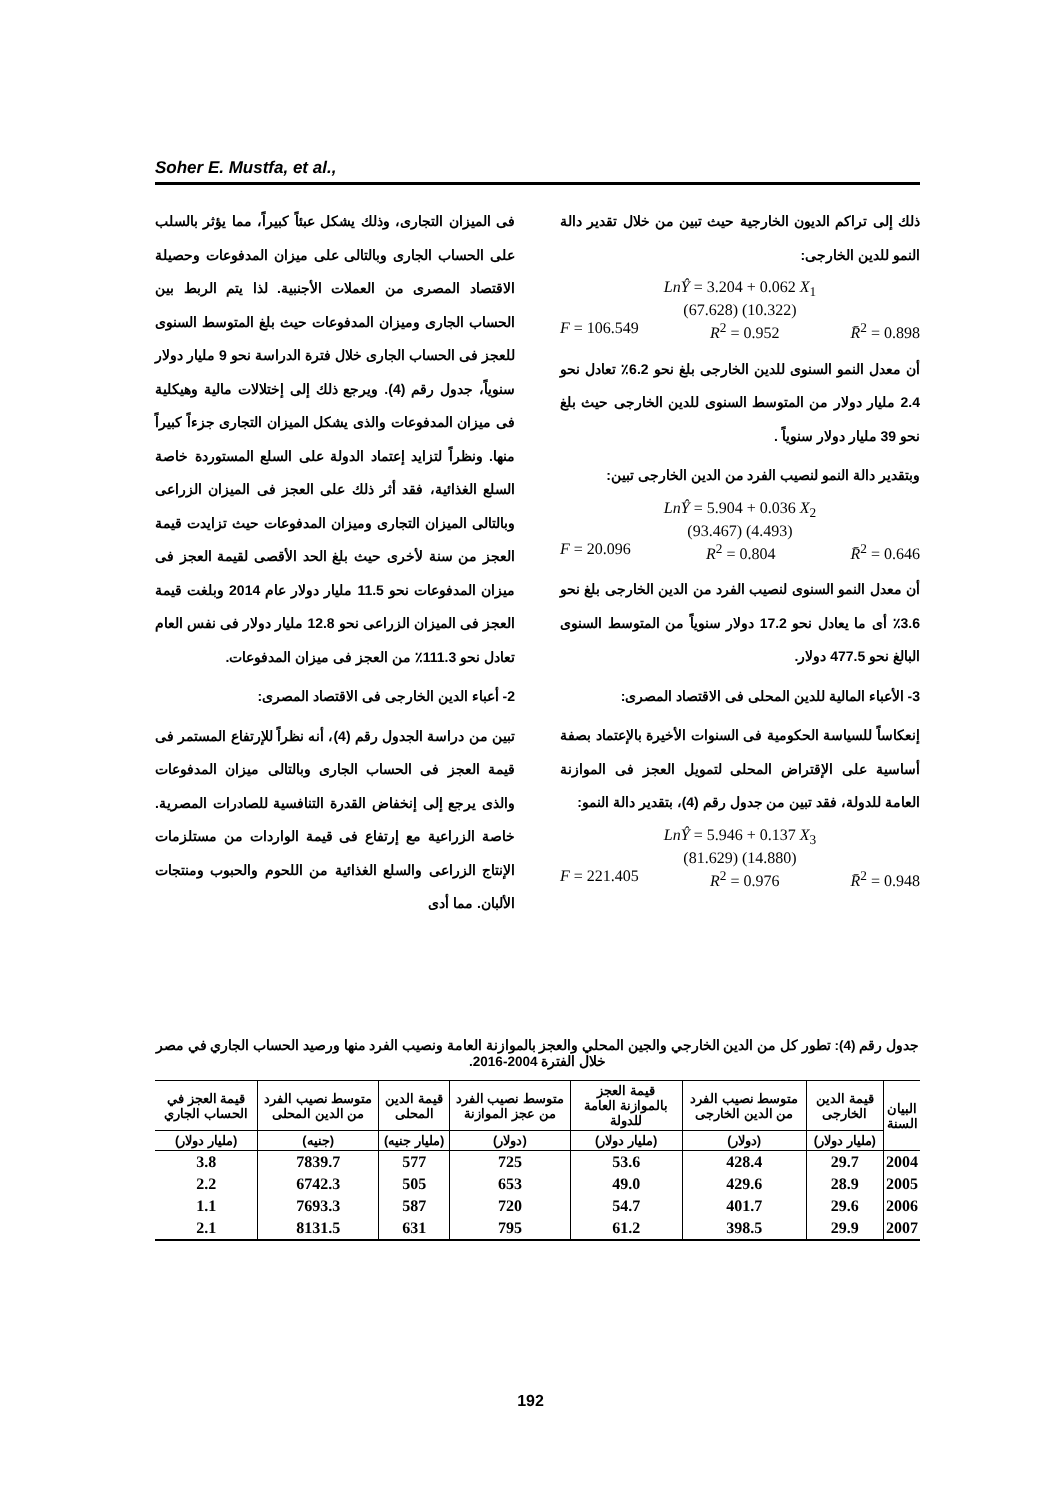Soher E. Mustfa, et al.,
فى الميزان التجارى، وذلك يشكل عبئاً كبيراً، مما يؤثر بالسلب على الحساب الجارى وبالتالى على ميزان المدفوعات وحصيلة الاقتصاد المصرى من العملات الأجنبية. لذا يتم الربط بين الحساب الجارى وميزان المدفوعات حيث بلغ المتوسط السنوى للعجز فى الحساب الجارى خلال فترة الدراسة نحو 9 مليار دولار سنوياً، جدول رقم (4). ويرجع ذلك إلى إختلالات مالية وهيكلية فى ميزان المدفوعات والذى يشكل الميزان التجارى جزءاً كبيراً منها. ونظراً لتزايد إعتماد الدولة على السلع المستوردة خاصة السلع الغذائية، فقد أثر ذلك على العجز فى الميزان الزراعى وبالتالى الميزان التجارى وميزان المدفوعات حيث تزايدت قيمة العجز من سنة لأخرى حيث بلغ الحد الأقصى لقيمة العجز فى ميزان المدفوعات نحو 11.5 مليار دولار عام 2014 وبلغت قيمة العجز فى الميزان الزراعى نحو 12.8 مليار دولار فى نفس العام تعادل نحو 111.3٪ من العجز فى ميزان المدفوعات.
2- أعباء الدين الخارجى فى الاقتصاد المصرى:
تبين من دراسة الجدول رقم (4)، أنه نظراً للإرتفاع المستمر فى قيمة العجز فى الحساب الجارى وبالتالى ميزان المدفوعات والذى يرجع إلى إنخفاض القدرة التنافسية للصادرات المصرية. خاصة الزراعية مع إرتفاع فى قيمة الواردات من مستلزمات الإنتاج الزراعى والسلع الغذائية من اللحوم والحبوب ومنتجات الألبان. مما أدى
ذلك إلى تراكم الديون الخارجية حيث تبين من خلال تقدير دالة النمو للدين الخارجى:
LnŶ = 3.204 + 0.062 X<sub>1</sub>
(67.628) (10.322)
F = 106.549 R<sup>2</sup> = 0.952 R̄<sup>2</sup> = 0.898
أن معدل النمو السنوى للدين الخارجى بلغ نحو 6.2٪ تعادل نحو 2.4 مليار دولار من المتوسط السنوى للدين الخارجى حيث بلغ نحو 39 مليار دولار سنوياً .
وبتقدير دالة النمو لنصيب الفرد من الدين الخارجى تبين:
LnŶ = 5.904 + 0.036 X<sub>2</sub>
(93.467) (4.493)
F = 20.096 R<sup>2</sup> = 0.804 R̄<sup>2</sup> = 0.646
أن معدل النمو السنوى لنصيب الفرد من الدين الخارجى بلغ نحو 3.6٪ أى ما يعادل نحو 17.2 دولار سنوياً من المتوسط السنوى البالغ نحو 477.5 دولار.
3- الأعباء المالية للدين المحلى فى الاقتصاد المصرى:
إنعكاساً للسياسة الحكومية فى السنوات الأخيرة بالإعتماد بصفة أساسية على الإقتراض المحلى لتمويل العجز فى الموازنة العامة للدولة، فقد تبين من جدول رقم (4)، بتقدير دالة النمو:
LnŶ = 5.946 + 0.137 X<sub>3</sub>
(81.629) (14.880)
F = 221.405 R<sup>2</sup> = 0.976 R̄<sup>2</sup> = 0.948
جدول رقم (4): تطور كل من الدين الخارجي والجين المحلي والعجز بالموازنة العامة ونصيب الفرد منها ورصيد الحساب الجاري في مصر خلال الفترة 2004-2016.
| البيان السنة | قيمة الدين الخارجى | متوسط نصيب الفرد من الدين الخارجى | قيمة العجز بالموازنة العامة للدولة | متوسط نصيب الفرد من عجز الموازنة | قيمة الدين المحلى | متوسط نصيب الفرد من الدين المحلى | قيمة العجز في الحساب الجاري |
| --- | --- | --- | --- | --- | --- | --- | --- |
| | (مليار دولار) | (دولار) | (مليار دولار) | (دولار) | (مليار جنيه) | (جنيه) | (مليار دولار) |
| 2004 | 29.7 | 428.4 | 53.6 | 725 | 577 | 7839.7 | 3.8 |
| 2005 | 28.9 | 429.6 | 49.0 | 653 | 505 | 6742.3 | 2.2 |
| 2006 | 29.6 | 401.7 | 54.7 | 720 | 587 | 7693.3 | 1.1 |
| 2007 | 29.9 | 398.5 | 61.2 | 795 | 631 | 8131.5 | 2.1 |
192